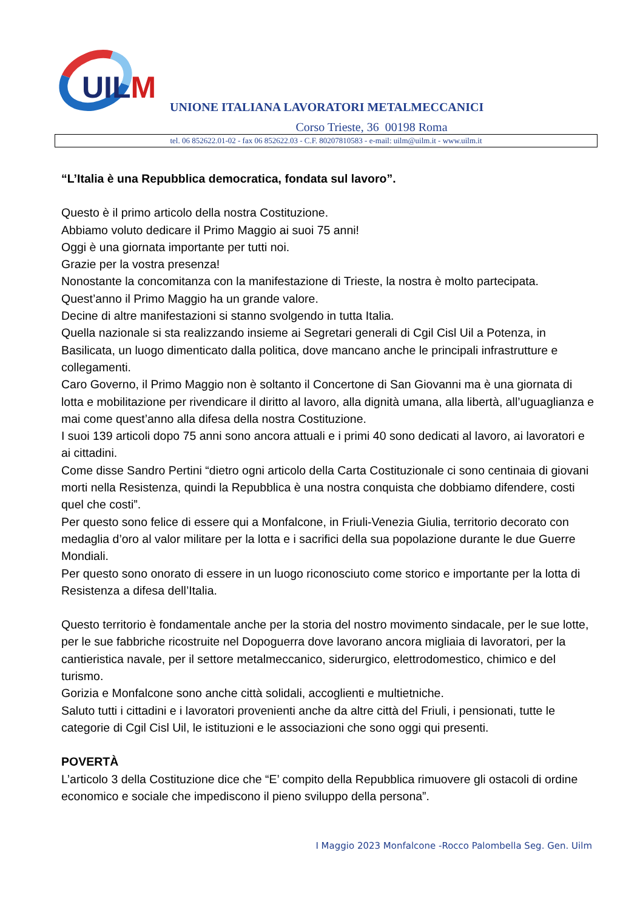UILM
UNIONE ITALIANA LAVORATORI METALMECCANICI
Corso Trieste, 36 00198 Roma
tel. 06 852622.01-02 - fax 06 852622.03 - C.F. 80207810583 - e-mail: uilm@uilm.it - www.uilm.it
“L’Italia è una Repubblica democratica, fondata sul lavoro”.
Questo è il primo articolo della nostra Costituzione.
Abbiamo voluto dedicare il Primo Maggio ai suoi 75 anni!
Oggi è una giornata importante per tutti noi.
Grazie per la vostra presenza!
Nonostante la concomitanza con la manifestazione di Trieste, la nostra è molto partecipata.
Quest’anno il Primo Maggio ha un grande valore.
Decine di altre manifestazioni si stanno svolgendo in tutta Italia.
Quella nazionale si sta realizzando insieme ai Segretari generali di Cgil Cisl Uil a Potenza, in Basilicata, un luogo dimenticato dalla politica, dove mancano anche le principali infrastrutture e collegamenti.
Caro Governo, il Primo Maggio non è soltanto il Concertone di San Giovanni ma è una giornata di lotta e mobilitazione per rivendicare il diritto al lavoro, alla dignità umana, alla libertà, all’uguaglianza e mai come quest’anno alla difesa della nostra Costituzione.
I suoi 139 articoli dopo 75 anni sono ancora attuali e i primi 40 sono dedicati al lavoro, ai lavoratori e ai cittadini.
Come disse Sandro Pertini “dietro ogni articolo della Carta Costituzionale ci sono centinaia di giovani morti nella Resistenza, quindi la Repubblica è una nostra conquista che dobbiamo difendere, costi quel che costi”.
Per questo sono felice di essere qui a Monfalcone, in Friuli-Venezia Giulia, territorio decorato con medaglia d’oro al valor militare per la lotta e i sacrifici della sua popolazione durante le due Guerre Mondiali.
Per questo sono onorato di essere in un luogo riconosciuto come storico e importante per la lotta di Resistenza a difesa dell’Italia.
Questo territorio è fondamentale anche per la storia del nostro movimento sindacale, per le sue lotte, per le sue fabbriche ricostruite nel Dopoguerra dove lavorano ancora migliaia di lavoratori, per la cantieristica navale, per il settore metalmeccanico, siderurgico, elettrodomestico, chimico e del turismo.
Gorizia e Monfalcone sono anche città solidali, accoglienti e multietniche.
Saluto tutti i cittadini e i lavoratori provenienti anche da altre città del Friuli, i pensionati, tutte le categorie di Cgil Cisl Uil, le istituzioni e le associazioni che sono oggi qui presenti.
POVERTÀ
L’articolo 3 della Costituzione dice che “E’ compito della Repubblica rimuovere gli ostacoli di ordine economico e sociale che impediscono il pieno sviluppo della persona”.
I Maggio 2023 Monfalcone -Rocco Palombella Seg. Gen. Uilm